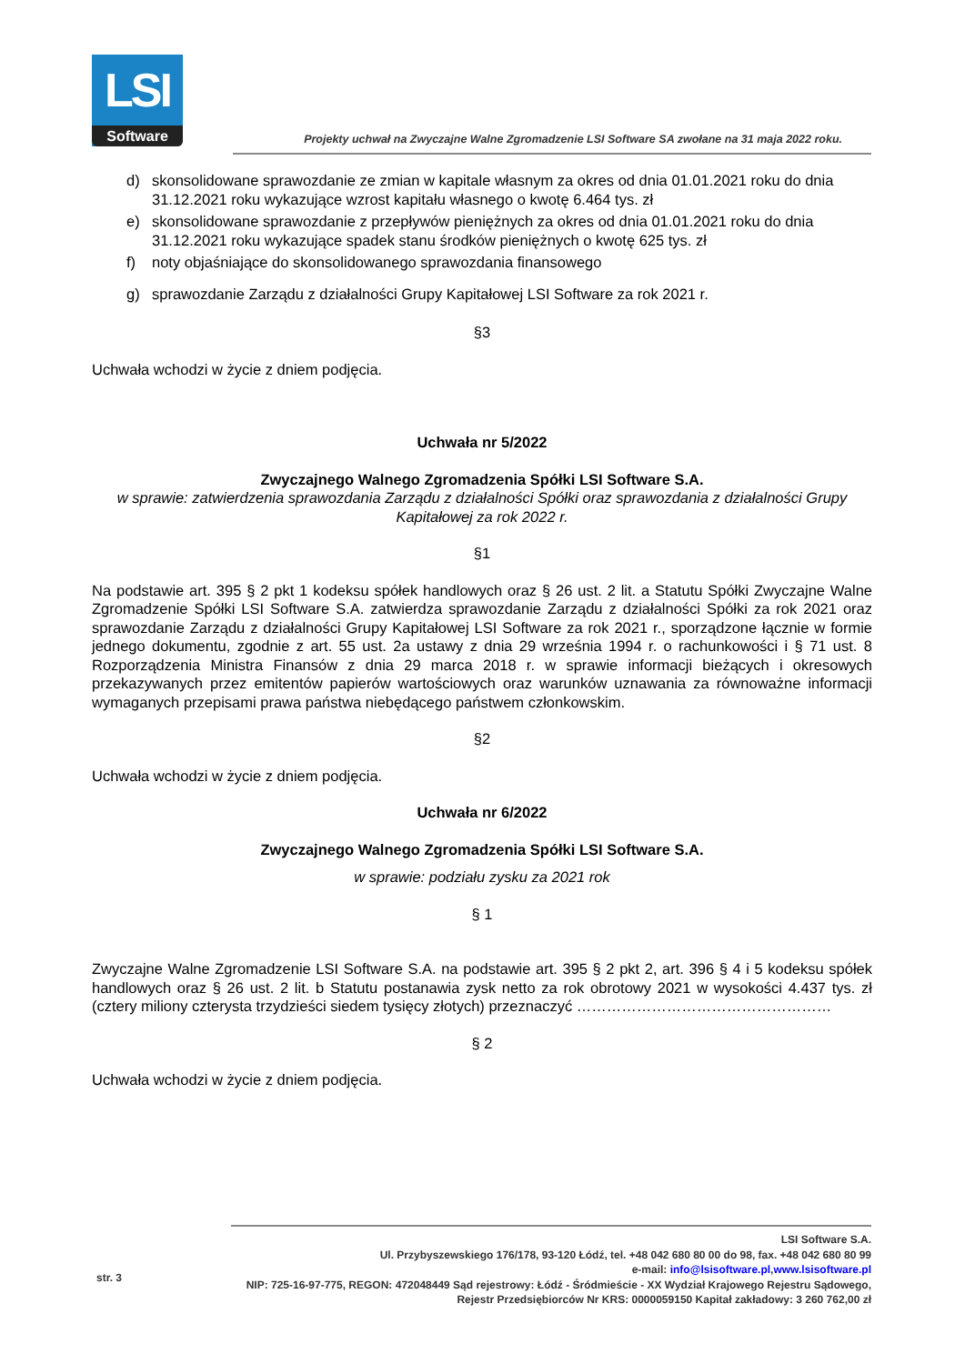LSI
Software
Projekty uchwał na Zwyczajne Walne Zgromadzenie LSI Software SA zwołane na 31 maja 2022 roku.
d) skonsolidowane sprawozdanie ze zmian w kapitale własnym za okres od dnia 01.01.2021 roku do dnia 31.12.2021 roku wykazujące wzrost kapitału własnego o kwotę 6.464 tys. zł
e) skonsolidowane sprawozdanie z przepływów pieniężnych za okres od dnia 01.01.2021 roku do dnia 31.12.2021 roku wykazujące spadek stanu środków pieniężnych o kwotę 625 tys. zł
f) noty objaśniające do skonsolidowanego sprawozdania finansowego
g) sprawozdanie Zarządu z działalności Grupy Kapitałowej LSI Software za rok 2021 r.
§3
Uchwała wchodzi w życie z dniem podjęcia.
Uchwała nr 5/2022
Zwyczajnego Walnego Zgromadzenia Spółki LSI Software S.A.
w sprawie: zatwierdzenia sprawozdania Zarządu z działalności Spółki oraz sprawozdania z działalności Grupy Kapitałowej za rok 2022 r.
§1
Na podstawie art. 395 § 2 pkt 1 kodeksu spółek handlowych oraz § 26 ust. 2 lit. a Statutu Spółki Zwyczajne Walne Zgromadzenie Spółki LSI Software S.A. zatwierdza sprawozdanie Zarządu z działalności Spółki za rok 2021 oraz sprawozdanie Zarządu z działalności Grupy Kapitałowej LSI Software za rok 2021 r., sporządzone łącznie w formie jednego dokumentu, zgodnie z art. 55 ust. 2a ustawy z dnia 29 września 1994 r. o rachunkowości i § 71 ust. 8 Rozporządzenia Ministra Finansów z dnia 29 marca 2018 r. w sprawie informacji bieżących i okresowych przekazywanych przez emitentów papierów wartościowych oraz warunków uznawania za równoważne informacji wymaganych przepisami prawa państwa niebędącego państwem członkowskim.
§2
Uchwała wchodzi w życie z dniem podjęcia.
Uchwała nr 6/2022
Zwyczajnego Walnego Zgromadzenia Spółki LSI Software S.A.
w sprawie: podziału zysku za 2021 rok
§ 1
Zwyczajne Walne Zgromadzenie LSI Software S.A. na podstawie art. 395 § 2 pkt 2, art. 396 § 4 i 5 kodeksu spółek handlowych oraz § 26 ust. 2 lit. b Statutu postanawia zysk netto za rok obrotowy 2021 w wysokości 4.437 tys. zł (cztery miliony czterysta trzydzieści siedem tysięcy złotych) przeznaczyć ……………………………………………
§ 2
Uchwała wchodzi w życie z dniem podjęcia.
str. 3
LSI Software S.A.
Ul. Przybyszewskiego 176/178, 93-120 Łódź, tel. +48 042 680 80 00 do 98, fax. +48 042 680 80 99
e-mail: info@lsisoftware.pl,www.lsisoftware.pl
NIP: 725-16-97-775, REGON: 472048449 Sąd rejestrowy: Łódź - Śródmieście - XX Wydział Krajowego Rejestru Sądowego,
Rejestr Przedsiębiorców Nr KRS: 0000059150 Kapitał zakładowy: 3 260 762,00 zł